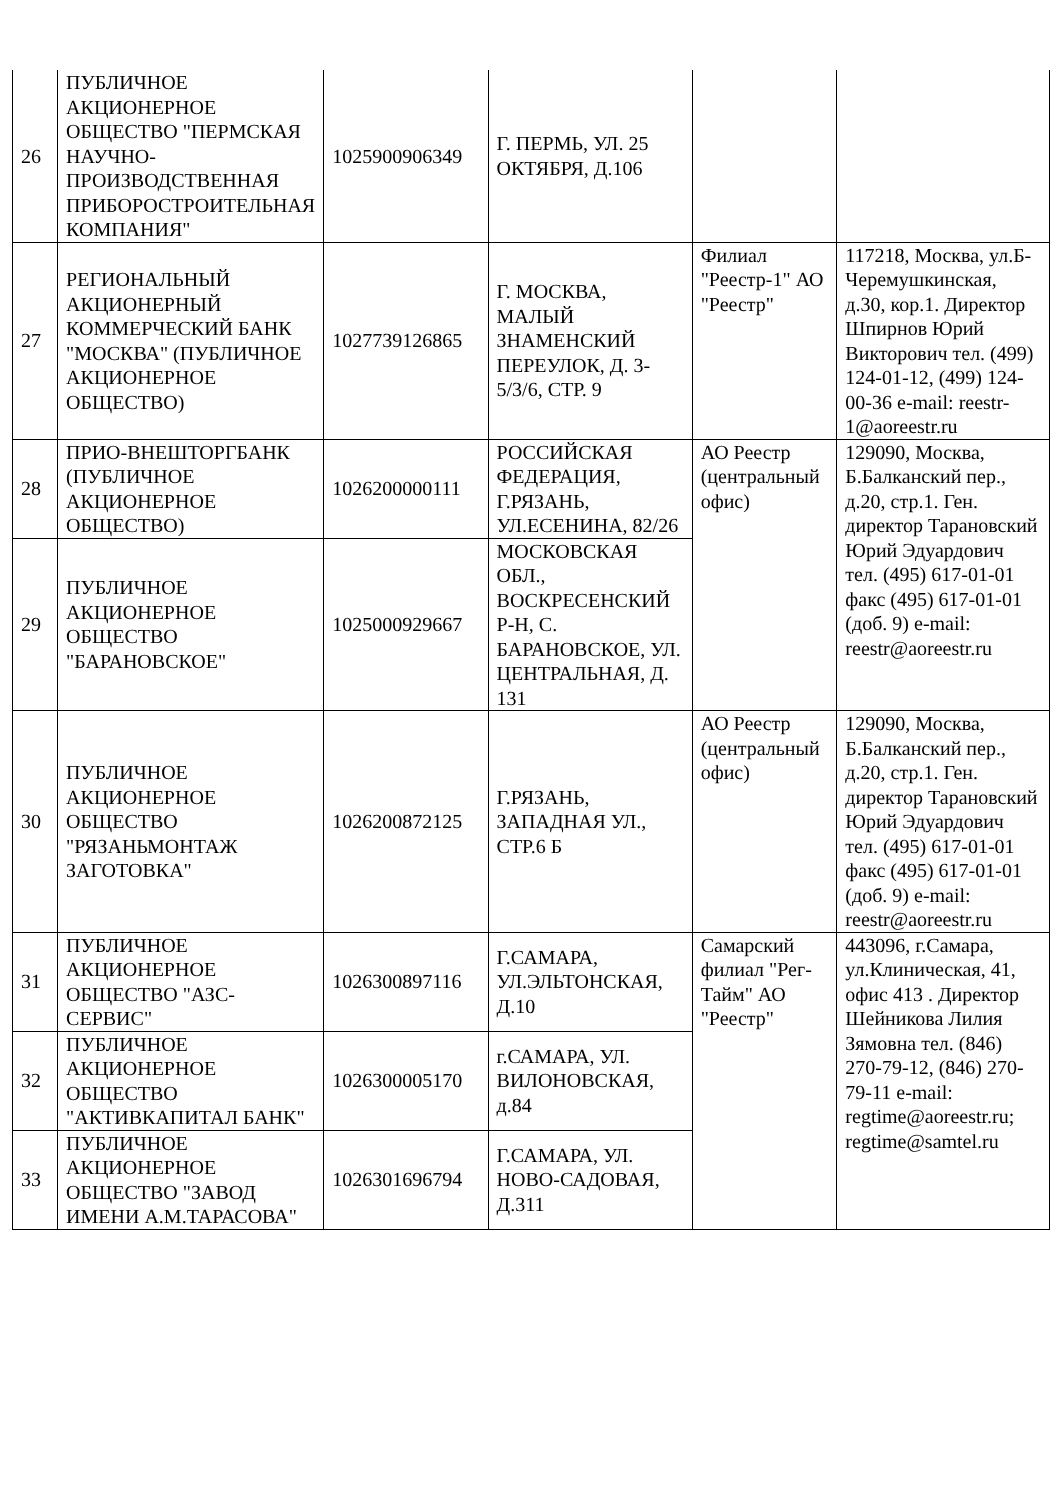| 26 | ПУБЛИЧНОЕ АКЦИОНЕРНОЕ ОБЩЕСТВО "ПЕРМСКАЯ НАУЧНО-ПРОИЗВОДСТВЕННАЯ ПРИБОРОСТРОИТЕЛЬНАЯ КОМПАНИЯ" | 1025900906349 | Г. ПЕРМЬ, УЛ. 25 ОКТЯБРЯ, Д.106 | | |
| 27 | РЕГИОНАЛЬНЫЙ АКЦИОНЕРНЫЙ КОММЕРЧЕСКИЙ БАНК "МОСКВА" (ПУБЛИЧНОЕ АКЦИОНЕРНОЕ ОБЩЕСТВО) | 1027739126865 | Г. МОСКВА, МАЛЫЙ ЗНАМЕНСКИЙ ПЕРЕУЛОК, Д. 3-5/3/6, СТР. 9 | Филиал "Реестр-1" АО "Реестр" | 117218, Москва, ул.Б-Черемушкинская, д.30, кор.1. Директор Шпирнов Юрий Викторович тел. (499) 124-01-12, (499) 124-00-36 e-mail: reestr-1@aoreestr.ru |
| 28 | ПРИО-ВНЕШТОРГБАНК (ПУБЛИЧНОЕ АКЦИОНЕРНОЕ ОБЩЕСТВО) | 1026200000111 | РОССИЙСКАЯ ФЕДЕРАЦИЯ, Г.РЯЗАНЬ, УЛ.ЕСЕНИНА, 82/26 | АО Реестр (центральный офис) | 129090, Москва, Б.Балканский пер., д.20, стр.1. Ген. директор Тарановский Юрий Эдуардович тел. (495) 617-01-01 факс (495) 617-01-01 (доб. 9) e-mail: reestr@aoreestr.ru |
| 29 | ПУБЛИЧНОЕ АКЦИОНЕРНОЕ ОБЩЕСТВО "БАРАНОВСКОЕ" | 1025000929667 | МОСКОВСКАЯ ОБЛ., ВОСКРЕСЕНСКИЙ Р-Н, С. БАРАНОВСКОЕ, УЛ. ЦЕНТРАЛЬНАЯ, Д. 131 | | |
| 30 | ПУБЛИЧНОЕ АКЦИОНЕРНОЕ ОБЩЕСТВО "РЯЗАНЬМОНТАЖ ЗАГОТОВКА" | 1026200872125 | Г.РЯЗАНЬ, ЗАПАДНАЯ УЛ., СТР.6 Б | АО Реестр (центральный офис) | 129090, Москва, Б.Балканский пер., д.20, стр.1. Ген. директор Тарановский Юрий Эдуардович тел. (495) 617-01-01 факс (495) 617-01-01 (доб. 9) e-mail: reestr@aoreestr.ru |
| 31 | ПУБЛИЧНОЕ АКЦИОНЕРНОЕ ОБЩЕСТВО "АЗС-СЕРВИС" | 1026300897116 | Г.САМАРА, УЛ.ЭЛЬТОНСКАЯ, Д.10 | Самарский филиал "Рег-Тайм" АО "Реестр" | 443096, г.Самара, ул.Клиническая, 41, офис 413 . Директор Шейникова Лилия Зямовна тел. (846) 270-79-12, (846) 270-79-11 e-mail: regtime@aoreestr.ru; regtime@samtel.ru |
| 32 | ПУБЛИЧНОЕ АКЦИОНЕРНОЕ ОБЩЕСТВО "АКТИВКАПИТАЛ БАНК" | 1026300005170 | г.САМАРА, УЛ. ВИЛОНОВСКАЯ, д.84 | | |
| 33 | ПУБЛИЧНОЕ АКЦИОНЕРНОЕ ОБЩЕСТВО "ЗАВОД ИМЕНИ А.М.ТАРАСОВА" | 1026301696794 | Г.САМАРА, УЛ. НОВО-САДОВАЯ, Д.311 | | |